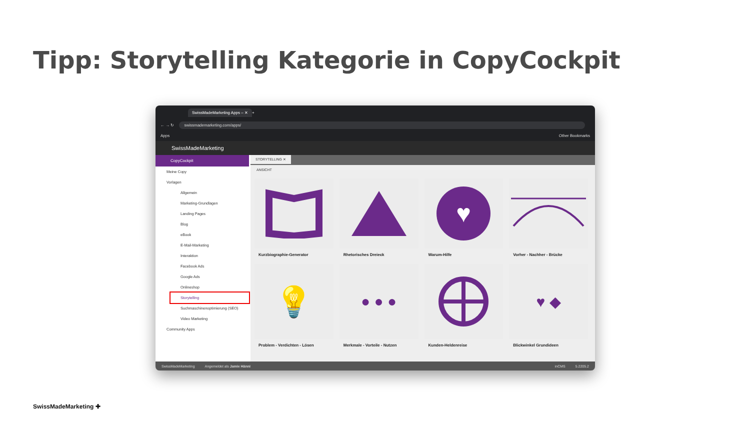Tipp: Storytelling Kategorie in CopyCockpit
SwissMadeMarketing Apps – ✕ +
← → ↻ swissmademarketing.com/apps/
Apps Other Bookmarks
SwissMadeMarketing
CopyCockpit
Meine Copy
Vorlagen
Allgemein
Marketing-Grundlagen
Landing Pages
Blog
eBook
E-Mail-Marketing
Interaktion
Facebook Ads
Google Ads
Onlineshop
Storytelling
Suchmaschinenoptimierung (SEO)
Video Marketing
Community Apps
STORYTELLING ✕
ANSICHT
Kurzbiographie-Generator
Rhetorisches Dreieck
♥
Warum-Hilfe
Vorher - Nachher - Brücke
💡
Problem - Verdichten - Lösen
● ● ●
Merkmale - Vorteile - Nutzen
Kunden-Heldenreise
♥ ◆
Blickwinkel Grundideen
SwissMadeMarketing Angemeldet als Jamie Hänni inCMS 5.2205.2
SwissMadeMarketing ✚